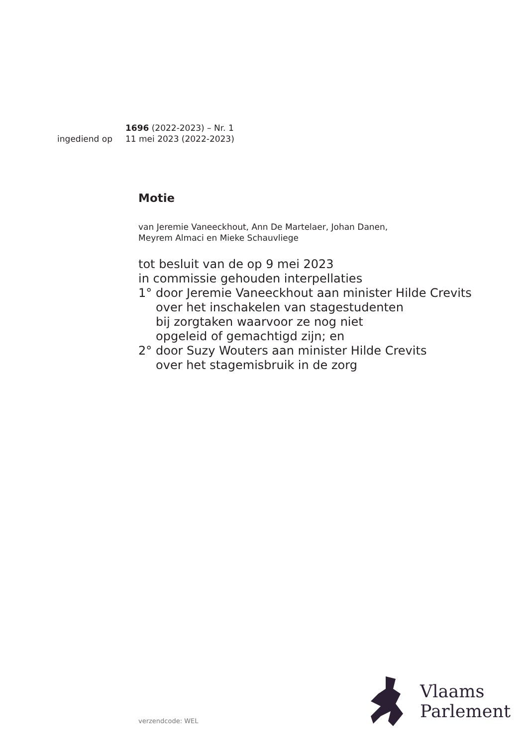1696 (2022-2023) – Nr. 1
ingediend op 11 mei 2023 (2022-2023)
Motie
van Jeremie Vaneeckhout, Ann De Martelaer, Johan Danen,
Meyrem Almaci en Mieke Schauvliege
tot besluit van de op 9 mei 2023
in commissie gehouden interpellaties
1° door Jeremie Vaneeckhout aan minister Hilde Crevits
over het inschakelen van stagestudenten
bij zorgtaken waarvoor ze nog niet
opgeleid of gemachtigd zijn; en
2° door Suzy Wouters aan minister Hilde Crevits
over het stagemisbruik in de zorg
Vlaams
Parlement
verzendcode: WEL